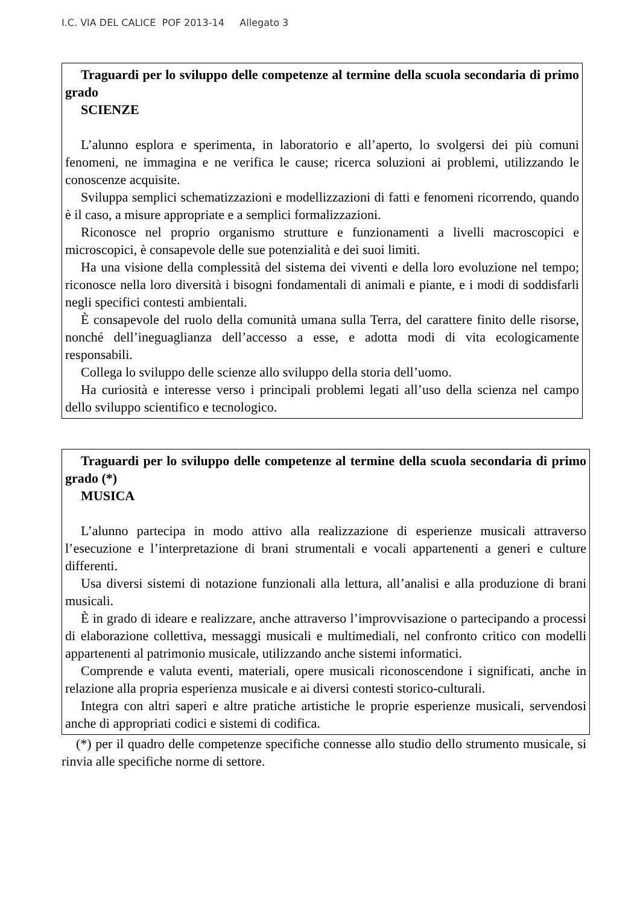I.C. VIA DEL CALICE POF 2013-14 Allegato 3
Traguardi per lo sviluppo delle competenze al termine della scuola secondaria di primo grado
SCIENZE
L’alunno esplora e sperimenta, in laboratorio e all’aperto, lo svolgersi dei più comuni fenomeni, ne immagina e ne verifica le cause; ricerca soluzioni ai problemi, utilizzando le conoscenze acquisite.
Sviluppa semplici schematizzazioni e modellizzazioni di fatti e fenomeni ricorrendo, quando è il caso, a misure appropriate e a semplici formalizzazioni.
Riconosce nel proprio organismo strutture e funzionamenti a livelli macroscopici e microscopici, è consapevole delle sue potenzialità e dei suoi limiti.
Ha una visione della complessità del sistema dei viventi e della loro evoluzione nel tempo; riconosce nella loro diversità i bisogni fondamentali di animali e piante, e i modi di soddisfarli negli specifici contesti ambientali.
È consapevole del ruolo della comunità umana sulla Terra, del carattere finito delle risorse, nonché dell’ineguaglianza dell’accesso a esse, e adotta modi di vita ecologicamente responsabili.
Collega lo sviluppo delle scienze allo sviluppo della storia dell’uomo.
Ha curiosità e interesse verso i principali problemi legati all’uso della scienza nel campo dello sviluppo scientifico e tecnologico.
Traguardi per lo sviluppo delle competenze al termine della scuola secondaria di primo grado (*)
MUSICA
L’alunno partecipa in modo attivo alla realizzazione di esperienze musicali attraverso l’esecuzione e l’interpretazione di brani strumentali e vocali appartenenti a generi e culture differenti.
Usa diversi sistemi di notazione funzionali alla lettura, all’analisi e alla produzione di brani musicali.
È in grado di ideare e realizzare, anche attraverso l’improvvisazione o partecipando a processi di elaborazione collettiva, messaggi musicali e multimediali, nel confronto critico con modelli appartenenti al patrimonio musicale, utilizzando anche sistemi informatici.
Comprende e valuta eventi, materiali, opere musicali riconoscendone i significati, anche in relazione alla propria esperienza musicale e ai diversi contesti storico-culturali.
Integra con altri saperi e altre pratiche artistiche le proprie esperienze musicali, servendosi anche di appropriati codici e sistemi di codifica.
(*) per il quadro delle competenze specifiche connesse allo studio dello strumento musicale, si rinvia alle specifiche norme di settore.